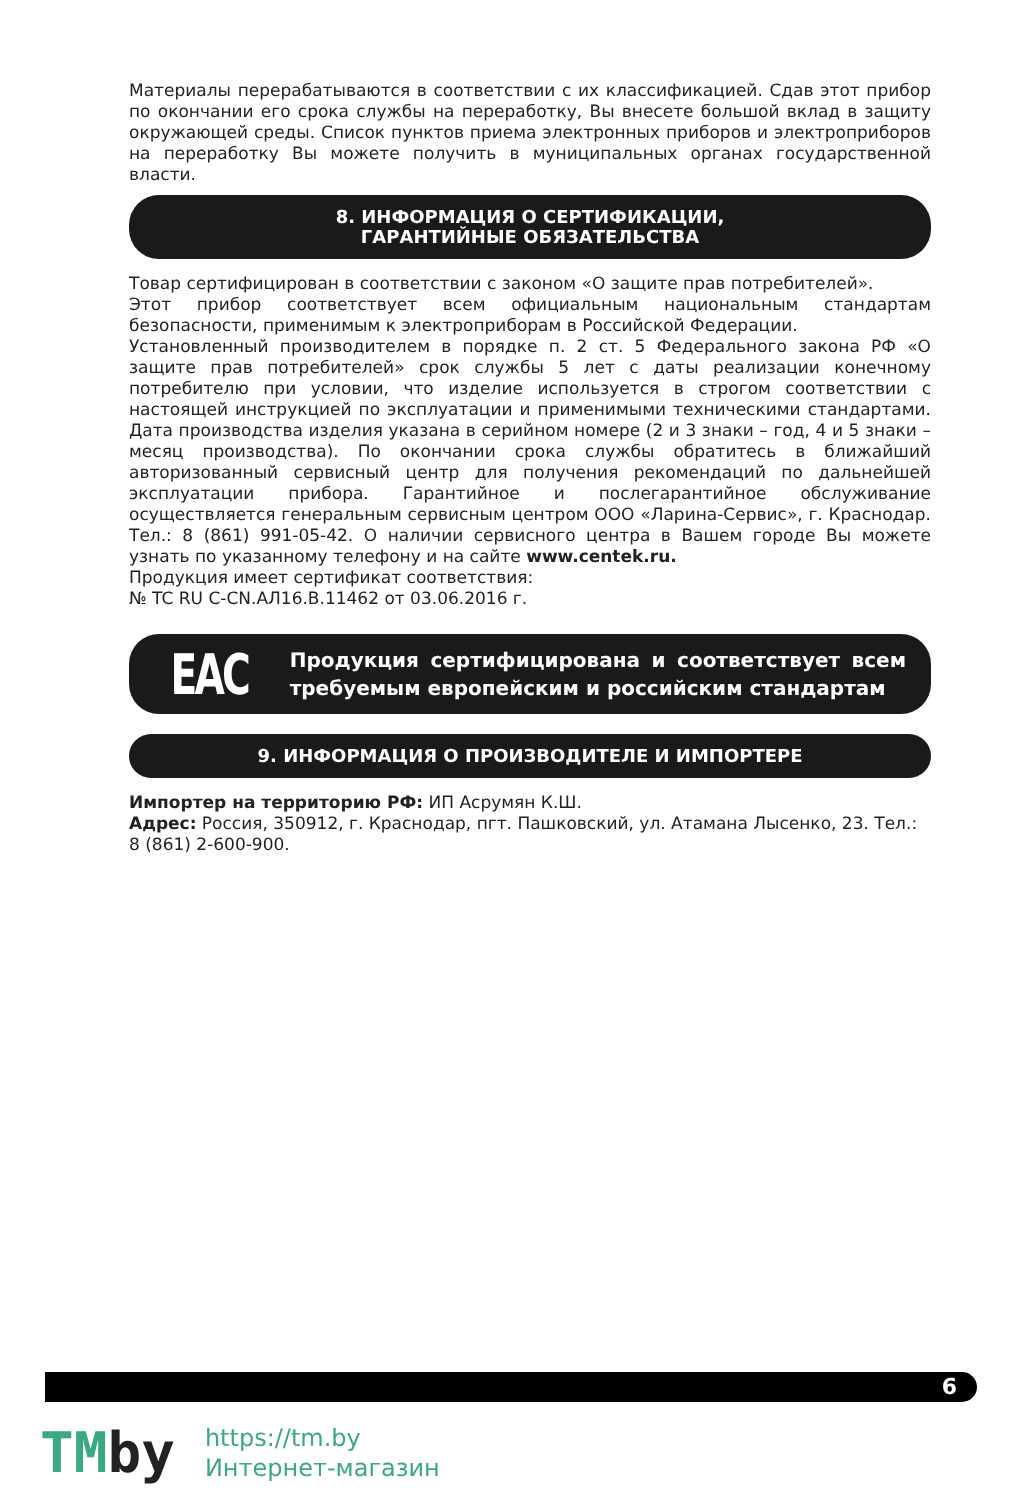Материалы перерабатываются в соответствии с их классификацией. Сдав этот прибор по окончании его срока службы на переработку, Вы внесете большой вклад в защиту окружающей среды. Список пунктов приема электронных приборов и электроприборов на переработку Вы можете получить в муниципальных органах государственной власти.
8. ИНФОРМАЦИЯ О СЕРТИФИКАЦИИ,
ГАРАНТИЙНЫЕ ОБЯЗАТЕЛЬСТВА
Товар сертифицирован в соответствии с законом «О защите прав потребителей».
Этот прибор соответствует всем официальным национальным стандартам безопасности, применимым к электроприборам в Российской Федерации.
Установленный производителем в порядке п. 2 ст. 5 Федерального закона РФ «О защите прав потребителей» срок службы 5 лет с даты реализации конечному потребителю при условии, что изделие используется в строгом соответствии с настоящей инструкцией по эксплуатации и применимыми техническими стандартами. Дата производства изделия указана в серийном номере (2 и 3 знаки – год, 4 и 5 знаки – месяц производства). По окончании срока службы обратитесь в ближайший авторизованный сервисный центр для получения рекомендаций по дальнейшей эксплуатации прибора. Гарантийное и послегарантийное обслуживание осуществляется генеральным сервисным центром ООО «Ларина-Сервис», г. Краснодар. Тел.: 8 (861) 991-05-42. О наличии сервисного центра в Вашем городе Вы можете узнать по указанному телефону и на сайте www.centek.ru.
Продукция имеет сертификат соответствия:
№ TC RU C-CN.АЛ16.В.11462 от 03.06.2016 г.
EAC
Продукция сертифицирована и соответствует всем требуемым европейским и российским стандартам
9. ИНФОРМАЦИЯ О ПРОИЗВОДИТЕЛЕ И ИМПОРТЕРЕ
Импортер на территорию РФ: ИП Асрумян К.Ш.
Адрес: Россия, 350912, г. Краснодар, пгт. Пашковский, ул. Атамана Лысенко, 23. Тел.: 8 (861) 2-600-900.
6
TMby
https://tm.by
Интернет-магазин